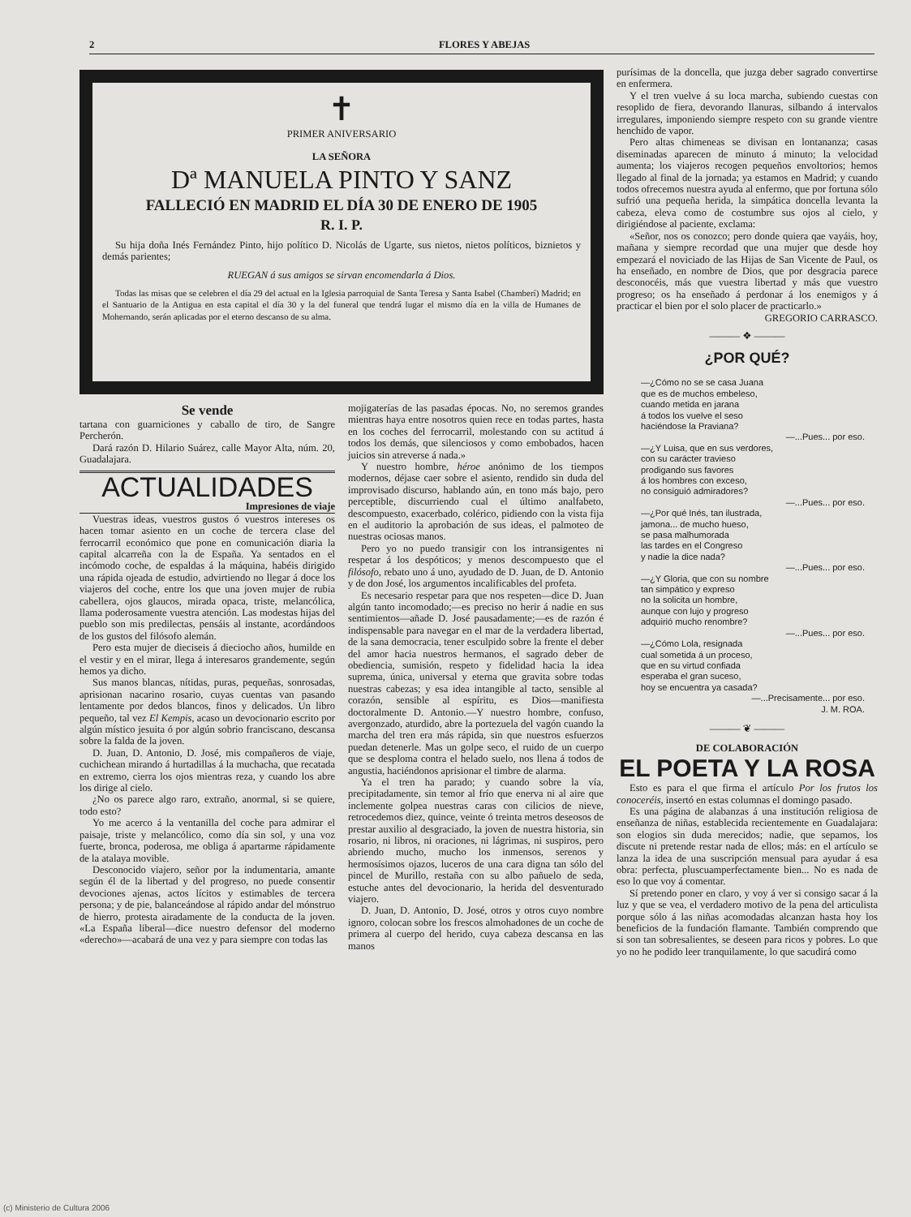2 FLORES Y ABEJAS
✝
PRIMER ANIVERSARIO
LA SEÑORA
Dª MANUELA PINTO Y SANZ
FALLECIÓ EN MADRID EL DÍA 30 DE ENERO DE 1905
R. I. P.
Su hija doña Inés Fernández Pinto, hijo político D. Nicolás de Ugarte, sus nietos, nietos políticos, biznietos y demás parientes;
RUEGAN á sus amigos se sirvan encomendarla á Dios.
Todas las misas que se celebren el día 29 del actual en la Iglesia parroquial de Santa Teresa y Santa Isabel (Chamberí) Madrid; en el Santuario de la Antigua en esta capital el día 30 y la del funeral que tendrá lugar el mismo día en la villa de Humanes de Mohernando, serán aplicadas por el eterno descanso de su alma.
Se vende
tartana con guarniciones y caballo de tiro, de Sangre Percherón.
Dará razón D. Hilario Suárez, calle Mayor Alta, núm. 20, Guadalajara.
ACTUALIDADES
Impresiones de viaje
Vuestras ideas, vuestros gustos ó vuestros intereses os hacen tomar asiento en un coche de tercera clase del ferrocarril económico que pone en comunicación diaria la capital alcarreña con la de España. Ya sentados en el incómodo coche, de espaldas á la máquina, habéis dirigido una rápida ojeada de estudio, advirtiendo no llegar á doce los viajeros del coche, entre los que una joven mujer de rubia cabellera, ojos glaucos, mirada opaca, triste, melancólica, llama poderosamente vuestra atención. Las modestas hijas del pueblo son mis predilectas, pensáis al instante, acordándoos de los gustos del filósofo alemán.
Pero esta mujer de dieciseis á dieciocho años, humilde en el vestir y en el mirar, llega á interesaros grandemente, según hemos ya dicho.
Sus manos blancas, nítidas, puras, pequeñas, sonrosadas, aprisionan nacarino rosario, cuyas cuentas van pasando lentamente por dedos blancos, finos y delicados. Un libro pequeño, tal vez El Kempis, acaso un devocionario escrito por algún místico jesuita ó por algún sobrio franciscano, descansa sobre la falda de la joven.
D. Juan, D. Antonio, D. José, mis compañeros de viaje, cuchichean mirando á hurtadillas á la muchacha, que recatada en extremo, cierra los ojos mientras reza, y cuando los abre los dirige al cielo.
¿No os parece algo raro, extraño, anormal, si se quiere, todo esto?
Yo me acerco á la ventanilla del coche para admirar el paisaje, triste y melancólico, como día sin sol, y una voz fuerte, bronca, poderosa, me obliga á apartarme rápidamente de la atalaya movible.
Desconocido viajero, señor por la indumentaria, amante según él de la libertad y del progreso, no puede consentir devociones ajenas, actos lícitos y estimables de tercera persona; y de pie, balanceándose al rápido andar del mónstruo de hierro, protesta airadamente de la conducta de la joven. «La España liberal—dice nuestro defensor del moderno «derecho»—acabará de una vez y para siempre con todas las
mojigaterías de las pasadas épocas. No, no seremos grandes mientras haya entre nosotros quien rece en todas partes, hasta en los coches del ferrocarril, molestando con su actitud á todos los demás, que silenciosos y como embobados, hacen juicios sin atreverse á nada.»
Y nuestro hombre, héroe anónimo de los tiempos modernos, déjase caer sobre el asiento, rendido sin duda del improvisado discurso, hablando aún, en tono más bajo, pero perceptible, discurriendo cual el último analfabeto, descompuesto, exacerbado, colérico, pidiendo con la vista fija en el auditorio la aprobación de sus ideas, el palmoteo de nuestras ociosas manos.
Pero yo no puedo transigir con los intransigentes ni respetar á los despóticos; y menos descompuesto que el filósofo, rebato uno á uno, ayudado de D. Juan, de D. Antonio y de don José, los argumentos incalificables del profeta.
Es necesario respetar para que nos respeten—dice D. Juan algún tanto incomodado;—es preciso no herir á nadie en sus sentimientos—añade D. José pausadamente;—es de razón é indispensable para navegar en el mar de la verdadera libertad, de la sana democracia, tener esculpido sobre la frente el deber del amor hacia nuestros hermanos, el sagrado deber de obediencia, sumisión, respeto y fidelidad hacia la idea suprema, única, universal y eterna que gravita sobre todas nuestras cabezas; y esa idea intangible al tacto, sensible al corazón, sensible al espíritu, es Dios—manifiesta doctoralmente D. Antonio.—Y nuestro hombre, confuso, avergonzado, aturdido, abre la portezuela del vagón cuando la marcha del tren era más rápida, sin que nuestros esfuerzos puedan detenerle. Mas un golpe seco, el ruido de un cuerpo que se desploma contra el helado suelo, nos llena á todos de angustia, haciéndonos aprisionar el timbre de alarma.
Ya el tren ha parado; y cuando sobre la vía, precipitadamente, sin temor al frío que enerva ni al aire que inclemente golpea nuestras caras con cilicios de nieve, retrocedemos diez, quince, veinte ó treinta metros deseosos de prestar auxilio al desgraciado, la joven de nuestra historia, sin rosario, ni libros, ni oraciones, ni lágrimas, ni suspiros, pero abriendo mucho, mucho los inmensos, serenos y hermosísimos ojazos, luceros de una cara digna tan sólo del pincel de Murillo, restaña con su albo pañuelo de seda, estuche antes del devocionario, la herida del desventurado viajero.
D. Juan, D. Antonio, D. José, otros y otros cuyo nombre ignoro, colocan sobre los frescos almohadones de un coche de primera al cuerpo del herido, cuya cabeza descansa en las manos
purísimas de la doncella, que juzga deber sagrado convertirse en enfermera.
Y el tren vuelve á su loca marcha, subiendo cuestas con resoplido de fiera, devorando llanuras, silbando á intervalos irregulares, imponiendo siempre respeto con su grande vientre henchido de vapor.
Pero altas chimeneas se divisan en lontananza; casas diseminadas aparecen de minuto á minuto; la velocidad aumenta; los viajeros recogen pequeños envoltorios; hemos llegado al final de la jornada; ya estamos en Madrid; y cuando todos ofrecemos nuestra ayuda al enfermo, que por fortuna sólo sufrió una pequeña herida, la simpática doncella levanta la cabeza, eleva como de costumbre sus ojos al cielo, y dirigiéndose al paciente, exclama:
«Señor, nos os conozco; pero donde quiera qae vayáis, hoy, mañana y siempre recordad que una mujer que desde hoy empezará el noviciado de las Hijas de San Vicente de Paul, os ha enseñado, en nombre de Dios, que por desgracia parece desconocéis, más que vuestra libertad y más que vuestro progreso; os ha enseñado á perdonar á los enemigos y á practicar el bien por el solo placer de practicarlo.»
GREGORIO CARRASCO.
——— ❖ ———
¿POR QUÉ?
—¿Cómo no se se casa Juana
que es de muchos embeleso,
cuando metida en jarana
á todos los vuelve el seso
haciéndose la Praviana?
—...Pues... por eso.
—¿Y Luisa, que en sus verdores,
con su carácter travieso
prodigando sus favores
á los hombres con exceso,
no consiguió admiradores?
—...Pues... por eso.
—¿Por qué Inés, tan ilustrada,
jamona... de mucho hueso,
se pasa malhumorada
las tardes en el Congreso
y nadie la dice nada?
—...Pues... por eso.
—¿Y Gloria, que con su nombre
tan simpático y expreso
no la solicita un hombre,
aunque con lujo y progreso
adquirió mucho renombre?
—...Pues... por eso.
—¿Cómo Lola, resignada
cual sometida á un proceso,
que en su virtud confiada
esperaba el gran suceso,
hoy se encuentra ya casada?
—...Precisamente... por eso.
J. M. ROA.
——— ❦ ———
DE COLABORACIÓN
EL POETA Y LA ROSA
Esto es para el que firma el artículo Por los frutos los conoceréis, insertó en estas columnas el domingo pasado.
Es una página de alabanzas á una institución religiosa de enseñanza de niñas, establecida recientemente en Guadalajara: son elogios sin duda merecidos; nadie, que sepamos, los discute ni pretende restar nada de ellos; más: en el artículo se lanza la idea de una suscripción mensual para ayudar á esa obra: perfecta, pluscuamperfectamente bien... No es nada de eso lo que voy á comentar.
Sí pretendo poner en claro, y voy á ver si consigo sacar á la luz y que se vea, el verdadero motivo de la pena del articulista porque sólo á las niñas acomodadas alcanzan hasta hoy los beneficios de la fundación flamante. También comprendo que si son tan sobresalientes, se deseen para ricos y pobres. Lo que yo no he podido leer tranquilamente, lo que sacudirá como
(c) Ministerio de Cultura 2006